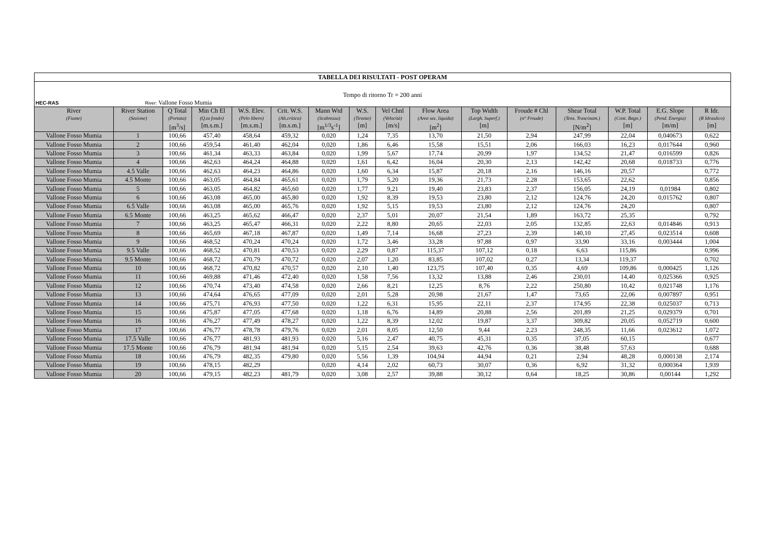| TABELLA DEI RISULTATI - POST OPERAM | | | | | | | | | | | | | | | |
| Tempo di ritorno Tr = 200 anni | | | | | | | | | | | | | | | |
| HEC-RAS River: Vallone Fosso Mumia | | | | | | | | | | | | | | | |
| River (Fiume) | River Station (Sezione) | Q Total (Portata) [m<sup>3</sup>/s] | Min Ch El (Q.ta fondo) [m.s.m.] | W.S. Elev. (Pelo libero) [m.s.m.] | Crit. W.S. (Alt.critica) [m.s.m.] | Mann Wtd (Scabrezza) [m<sup>1/3</sup>s<sup>-1</sup>] | W.S. (Tirante) [m] | Vel Chnl (Velocità) [m/s] | Flow Area (Area sez. liquida) [m<sup>2</sup>] | Top Width (Largh. Superf.) [m] | Froude # Chl (n° Froude) | Shear Total (Tens. Trascinam.) [N/m<sup>2</sup>] | W.P. Total (Cont. Bagn.) [m] | E.G. Slope (Pend. Energia) [m/m] | R Idr. (R Idraulico) [m] |
| Vallone Fosso Mumia | 1 | 100,66 | 457,40 | 458,64 | 459,32 | 0,020 | 1,24 | 7,35 | 13,70 | 21,50 | 2,94 | 247,99 | 22,04 | 0,040673 | 0,622 |
| Vallone Fosso Mumia | 2 | 100,66 | 459,54 | 461,40 | 462,04 | 0,020 | 1,86 | 6,46 | 15,58 | 15,51 | 2,06 | 166,03 | 16,23 | 0,017644 | 0,960 |
| Vallone Fosso Mumia | 3 | 100,66 | 461,34 | 463,33 | 463,84 | 0,020 | 1,99 | 5,67 | 17,74 | 20,99 | 1,97 | 134,52 | 21,47 | 0,016599 | 0,826 |
| Vallone Fosso Mumia | 4 | 100,66 | 462,63 | 464,24 | 464,88 | 0,020 | 1,61 | 6,42 | 16,04 | 20,30 | 2,13 | 142,42 | 20,68 | 0,018733 | 0,776 |
| Vallone Fosso Mumia | 4.5 Valle | 100,66 | 462,63 | 464,23 | 464,86 | 0,020 | 1,60 | 6,34 | 15,87 | 20,18 | 2,16 | 146,16 | 20,57 | | 0,772 |
| Vallone Fosso Mumia | 4.5 Monte | 100,66 | 463,05 | 464,84 | 465,61 | 0,020 | 1,79 | 5,20 | 19,36 | 21,73 | 2,28 | 153,65 | 22,62 | | 0,856 |
| Vallone Fosso Mumia | 5 | 100,66 | 463,05 | 464,82 | 465,60 | 0,020 | 1,77 | 9,21 | 19,40 | 23,83 | 2,37 | 156,05 | 24,19 | 0,01984 | 0,802 |
| Vallone Fosso Mumia | 6 | 100,66 | 463,08 | 465,00 | 465,80 | 0,020 | 1,92 | 8,39 | 19,53 | 23,80 | 2,12 | 124,76 | 24,20 | 0,015762 | 0,807 |
| Vallone Fosso Mumia | 6.5 Valle | 100,66 | 463,08 | 465,00 | 465,76 | 0,020 | 1,92 | 5,15 | 19,53 | 23,80 | 2,12 | 124,76 | 24,20 | | 0,807 |
| Vallone Fosso Mumia | 6.5 Monte | 100,66 | 463,25 | 465,62 | 466,47 | 0,020 | 2,37 | 5,01 | 20,07 | 21,54 | 1,89 | 163,72 | 25,35 | | 0,792 |
| Vallone Fosso Mumia | 7 | 100,66 | 463,25 | 465,47 | 466,31 | 0,020 | 2,22 | 8,80 | 20,65 | 22,03 | 2,05 | 132,85 | 22,63 | 0,014846 | 0,913 |
| Vallone Fosso Mumia | 8 | 100,66 | 465,69 | 467,18 | 467,87 | 0,020 | 1,49 | 7,14 | 16,68 | 27,23 | 2,39 | 140,10 | 27,45 | 0,023514 | 0,608 |
| Vallone Fosso Mumia | 9 | 100,66 | 468,52 | 470,24 | 470,24 | 0,020 | 1,72 | 3,46 | 33,28 | 97,88 | 0,97 | 33,90 | 33,16 | 0,003444 | 1,004 |
| Vallone Fosso Mumia | 9.5 Valle | 100,66 | 468,52 | 470,81 | 470,53 | 0,020 | 2,29 | 0,87 | 115,37 | 107,12 | 0,18 | 6,63 | 115,86 | | 0,996 |
| Vallone Fosso Mumia | 9.5 Monte | 100,66 | 468,72 | 470,79 | 470,72 | 0,020 | 2,07 | 1,20 | 83,85 | 107,02 | 0,27 | 13,34 | 119,37 | | 0,702 |
| Vallone Fosso Mumia | 10 | 100,66 | 468,72 | 470,82 | 470,57 | 0,020 | 2,10 | 1,40 | 123,75 | 107,40 | 0,35 | 4,69 | 109,86 | 0,000425 | 1,126 |
| Vallone Fosso Mumia | 11 | 100,66 | 469,88 | 471,46 | 472,40 | 0,020 | 1,58 | 7,56 | 13,32 | 13,88 | 2,46 | 230,01 | 14,40 | 0,025366 | 0,925 |
| Vallone Fosso Mumia | 12 | 100,66 | 470,74 | 473,40 | 474,58 | 0,020 | 2,66 | 8,21 | 12,25 | 8,76 | 2,22 | 250,80 | 10,42 | 0,021748 | 1,176 |
| Vallone Fosso Mumia | 13 | 100,66 | 474,64 | 476,65 | 477,09 | 0,020 | 2,01 | 5,28 | 20,98 | 21,67 | 1,47 | 73,65 | 22,06 | 0,007897 | 0,951 |
| Vallone Fosso Mumia | 14 | 100,66 | 475,71 | 476,93 | 477,50 | 0,020 | 1,22 | 6,31 | 15,95 | 22,11 | 2,37 | 174,95 | 22,38 | 0,025037 | 0,713 |
| Vallone Fosso Mumia | 15 | 100,66 | 475,87 | 477,05 | 477,68 | 0,020 | 1,18 | 6,76 | 14,89 | 20,88 | 2,56 | 201,89 | 21,25 | 0,029379 | 0,701 |
| Vallone Fosso Mumia | 16 | 100,66 | 476,27 | 477,49 | 478,27 | 0,020 | 1,22 | 8,39 | 12,02 | 19,87 | 3,37 | 309,82 | 20,05 | 0,052719 | 0,600 |
| Vallone Fosso Mumia | 17 | 100,66 | 476,77 | 478,78 | 479,76 | 0,020 | 2,01 | 8,05 | 12,50 | 9,44 | 2,23 | 248,35 | 11,66 | 0,023612 | 1,072 |
| Vallone Fosso Mumia | 17.5 Valle | 100,66 | 476,77 | 481,93 | 481,93 | 0,020 | 5,16 | 2,47 | 40,75 | 45,31 | 0,35 | 37,05 | 60,15 | | 0,677 |
| Vallone Fosso Mumia | 17.5 Monte | 100,66 | 476,79 | 481,94 | 481,94 | 0,020 | 5,15 | 2,54 | 39,63 | 42,76 | 0,36 | 38,48 | 57,63 | | 0,688 |
| Vallone Fosso Mumia | 18 | 100,66 | 476,79 | 482,35 | 479,80 | 0,020 | 5,56 | 1,39 | 104,94 | 44,94 | 0,21 | 2,94 | 48,28 | 0,000138 | 2,174 |
| Vallone Fosso Mumia | 19 | 100,66 | 478,15 | 482,29 | | 0,020 | 4,14 | 2,02 | 60,73 | 30,07 | 0,36 | 6,92 | 31,32 | 0,000364 | 1,939 |
| Vallone Fosso Mumia | 20 | 100,66 | 479,15 | 482,23 | 481,79 | 0,020 | 3,08 | 2,57 | 39,88 | 30,12 | 0,64 | 18,25 | 30,86 | 0,00144 | 1,292 |